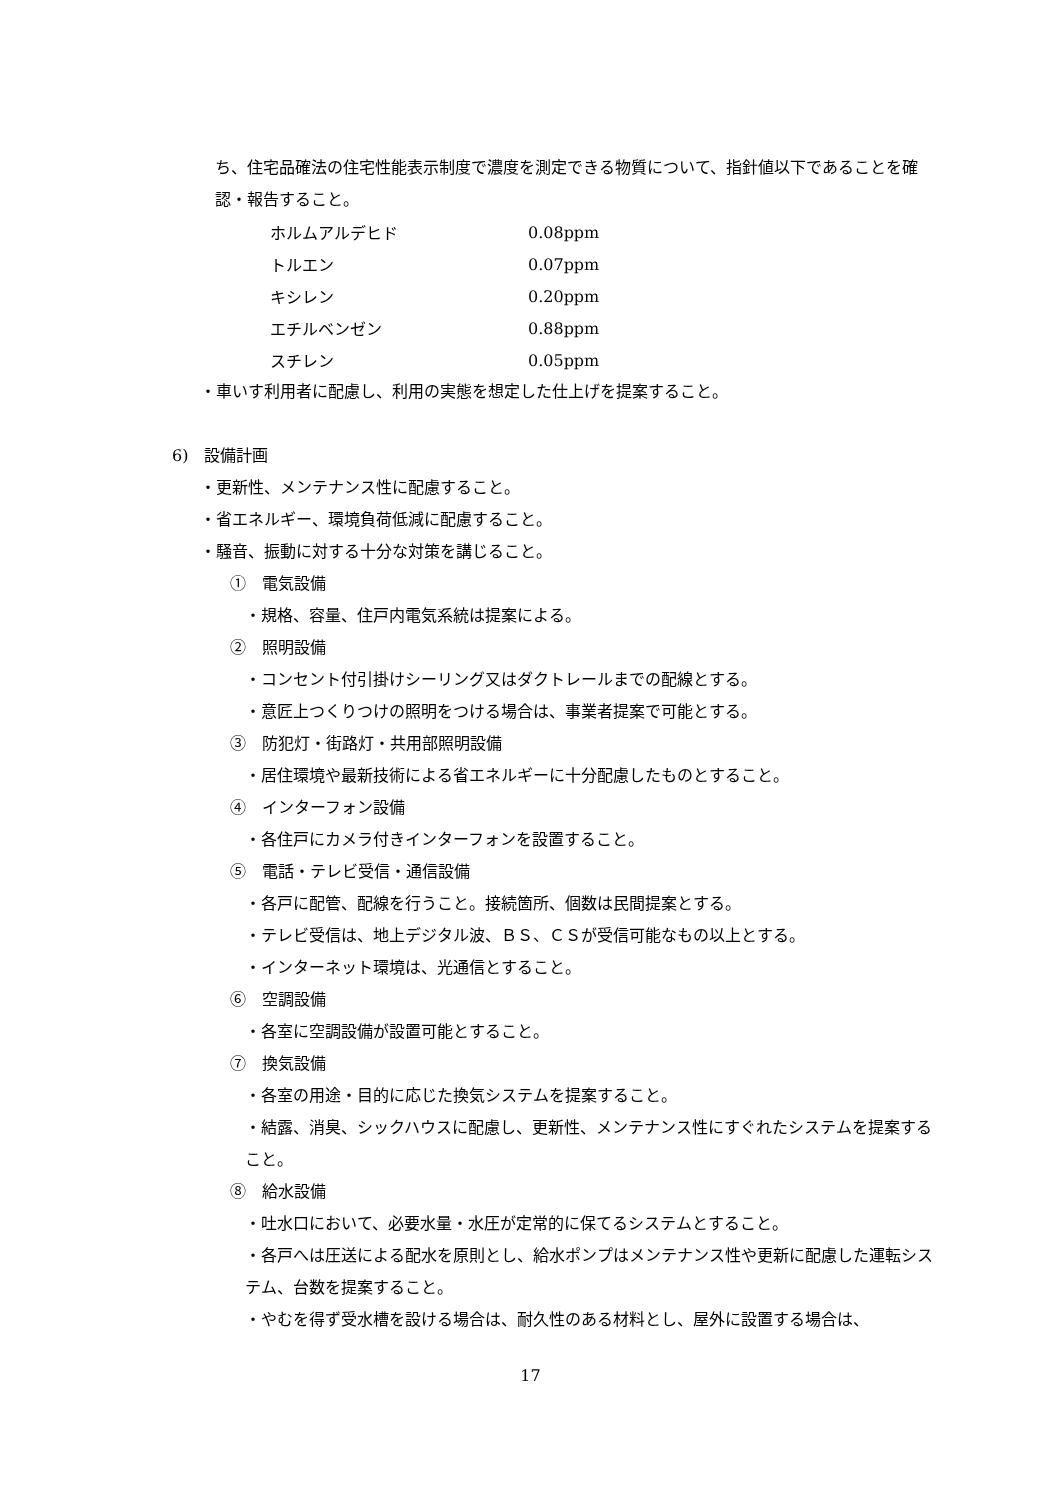ち、住宅品確法の住宅性能表示制度で濃度を測定できる物質について、指針値以下であることを確認・報告すること。
| ホルムアルデヒド | 0.08ppm |
| トルエン | 0.07ppm |
| キシレン | 0.20ppm |
| エチルベンゼン | 0.88ppm |
| スチレン | 0.05ppm |
・車いす利用者に配慮し、利用の実態を想定した仕上げを提案すること。
6)　設備計画
・更新性、メンテナンス性に配慮すること。
・省エネルギー、環境負荷低減に配慮すること。
・騒音、振動に対する十分な対策を講じること。
①　電気設備
・規格、容量、住戸内電気系統は提案による。
②　照明設備
・コンセント付引掛けシーリング又はダクトレールまでの配線とする。
・意匠上つくりつけの照明をつける場合は、事業者提案で可能とする。
③　防犯灯・街路灯・共用部照明設備
・居住環境や最新技術による省エネルギーに十分配慮したものとすること。
④　インターフォン設備
・各住戸にカメラ付きインターフォンを設置すること。
⑤　電話・テレビ受信・通信設備
・各戸に配管、配線を行うこと。接続箇所、個数は民間提案とする。
・テレビ受信は、地上デジタル波、ＢＳ、ＣＳが受信可能なもの以上とする。
・インターネット環境は、光通信とすること。
⑥　空調設備
・各室に空調設備が設置可能とすること。
⑦　換気設備
・各室の用途・目的に応じた換気システムを提案すること。
・結露、消臭、シックハウスに配慮し、更新性、メンテナンス性にすぐれたシステムを提案すること。
⑧　給水設備
・吐水口において、必要水量・水圧が定常的に保てるシステムとすること。
・各戸へは圧送による配水を原則とし、給水ポンプはメンテナンス性や更新に配慮した運転システム、台数を提案すること。
・やむを得ず受水槽を設ける場合は、耐久性のある材料とし、屋外に設置する場合は、
17